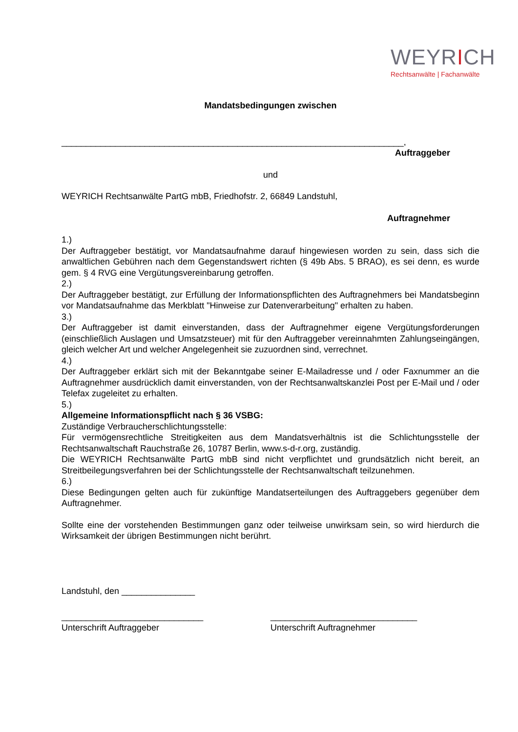WEYRICH
Rechtsanwälte | Fachanwälte
Mandatsbedingungen zwischen
______________________________________________________________________,
Auftraggeber
und
WEYRICH Rechtsanwälte PartG mbB, Friedhofstr. 2, 66849 Landstuhl,
Auftragnehmer
1.)
Der Auftraggeber bestätigt, vor Mandatsaufnahme darauf hingewiesen worden zu sein, dass sich die anwaltlichen Gebühren nach dem Gegenstandswert richten (§ 49b Abs. 5 BRAO), es sei denn, es wurde gem. § 4 RVG eine Vergütungsvereinbarung getroffen.
2.)
Der Auftraggeber bestätigt, zur Erfüllung der Informationspflichten des Auftragnehmers bei Mandatsbeginn vor Mandatsaufnahme das Merkblatt "Hinweise zur Datenverarbeitung" erhalten zu haben.
3.)
Der Auftraggeber ist damit einverstanden, dass der Auftragnehmer eigene Vergütungsforderungen (einschließlich Auslagen und Umsatzsteuer) mit für den Auftraggeber vereinnahmten Zahlungseingängen, gleich welcher Art und welcher Angelegenheit sie zuzuordnen sind, verrechnet.
4.)
Der Auftraggeber erklärt sich mit der Bekanntgabe seiner E-Mailadresse und / oder Faxnummer an die Auftragnehmer ausdrücklich damit einverstanden, von der Rechtsanwaltskanzlei Post per E-Mail und / oder Telefax zugeleitet zu erhalten.
5.)
Allgemeine Informationspflicht nach § 36 VSBG:
Zuständige Verbraucherschlichtungsstelle:
Für vermögensrechtliche Streitigkeiten aus dem Mandatsverhältnis ist die Schlichtungsstelle der Rechtsanwaltschaft Rauchstraße 26, 10787 Berlin, www.s-d-r.org, zuständig.
Die WEYRICH Rechtsanwälte PartG mbB sind nicht verpflichtet und grundsätzlich nicht bereit, an Streitbeilegungsverfahren bei der Schlichtungsstelle der Rechtsanwaltschaft teilzunehmen.
6.)
Diese Bedingungen gelten auch für zukünftige Mandatserteilungen des Auftraggebers gegenüber dem Auftragnehmer.
Sollte eine der vorstehenden Bestimmungen ganz oder teilweise unwirksam sein, so wird hierdurch die Wirksamkeit der übrigen Bestimmungen nicht berührt.
Landstuhl, den _______________
_____________________________
Unterschrift Auftraggeber
______________________________
Unterschrift Auftragnehmer